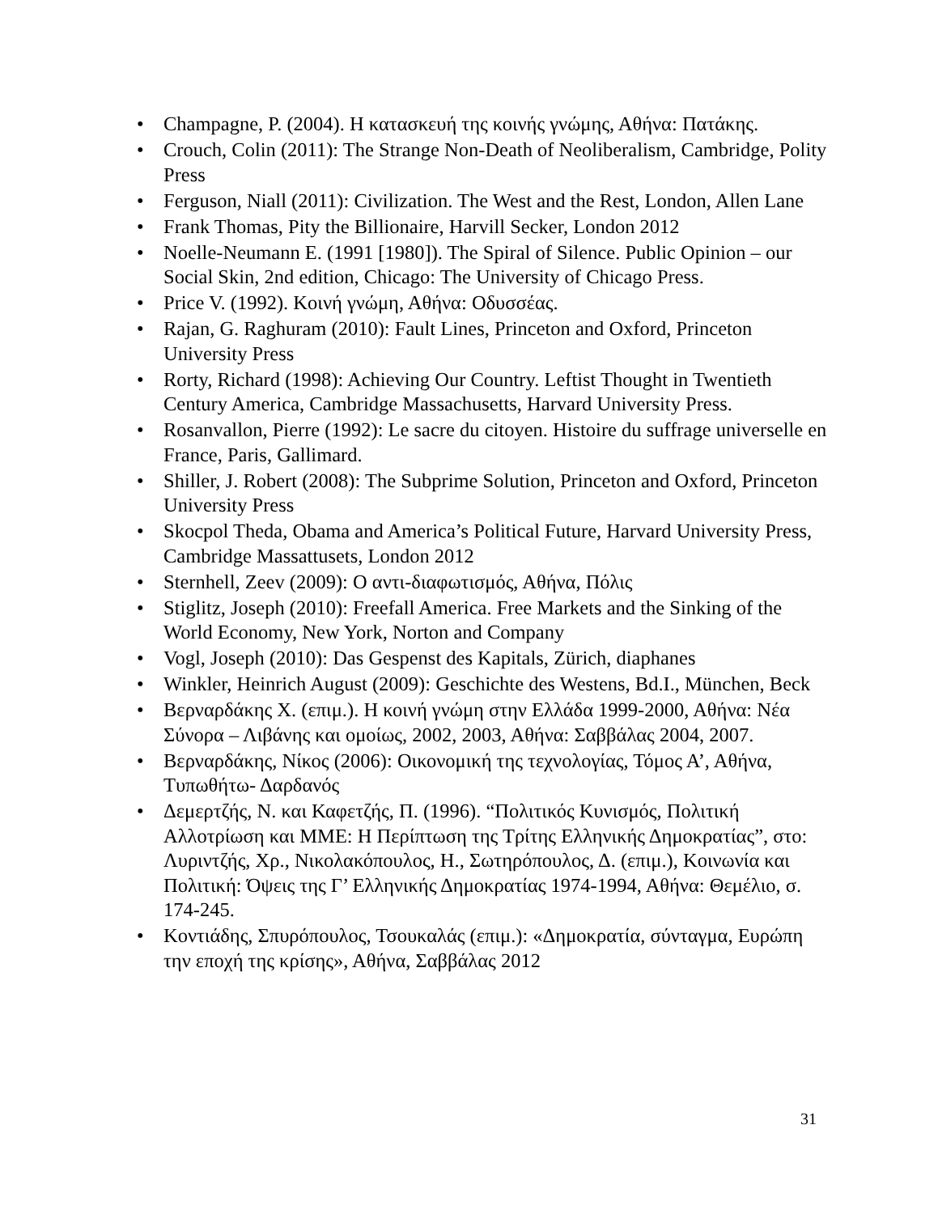• Champagne, P. (2004). Η κατασκευή της κοινής γνώμης, Αθήνα: Πατάκης.
• Crouch, Colin (2011): The Strange Non-Death of Neoliberalism, Cambridge, Polity Press
• Ferguson, Niall (2011): Civilization. The West and the Rest, London, Allen Lane
• Frank Thomas, Pity the Billionaire, Harvill Secker, London 2012
• Noelle-Neumann E. (1991 [1980]). The Spiral of Silence. Public Opinion – our Social Skin, 2nd edition, Chicago: The University of Chicago Press.
• Price V. (1992). Κοινή γνώμη, Αθήνα: Οδυσσέας.
• Rajan, G. Raghuram (2010): Fault Lines, Princeton and Oxford, Princeton University Press
• Rorty, Richard (1998): Achieving Our Country. Leftist Thought in Twentieth Century America, Cambridge Massachusetts, Harvard University Press.
• Rosanvallon, Pierre (1992): Le sacre du citoyen. Histoire du suffrage universelle en France, Paris, Gallimard.
• Shiller, J. Robert (2008): The Subprime Solution, Princeton and Oxford, Princeton University Press
• Skocpol Theda, Obama and America’s Political Future, Harvard University Press, Cambridge Massattusets, London 2012
• Sternhell, Zeev (2009): Ο αντι-διαφωτισμός, Αθήνα, Πόλις
• Stiglitz, Joseph (2010): Freefall America. Free Markets and the Sinking of the World Economy, New York, Norton and Company
• Vogl, Joseph (2010): Das Gespenst des Kapitals, Zürich, diaphanes
• Winkler, Heinrich August (2009): Geschichte des Westens, Bd.I., München, Beck
• Βερναρδάκης Χ. (επιμ.). Η κοινή γνώμη στην Ελλάδα 1999-2000, Αθήνα: Νέα Σύνορα – Λιβάνης και ομοίως, 2002, 2003, Αθήνα: Σαββάλας 2004, 2007.
• Βερναρδάκης, Νίκος (2006): Οικονομική της τεχνολογίας, Τόμος Α’, Αθήνα, Τυπωθήτω- Δαρδανός
• Δεμερτζής, Ν. και Καφετζής, Π. (1996). “Πολιτικός Κυνισμός, Πολιτική Αλλοτρίωση και ΜΜΕ: Η Περίπτωση της Τρίτης Ελληνικής Δημοκρατίας”, στο: Λυριντζής, Χρ., Νικολακόπουλος, Η., Σωτηρόπουλος, Δ. (επιμ.), Κοινωνία και Πολιτική: Όψεις της Γ’ Ελληνικής Δημοκρατίας 1974-1994, Αθήνα: Θεμέλιο, σ. 174-245.
• Κοντιάδης, Σπυρόπουλος, Τσουκαλάς (επιμ.): «Δημοκρατία, σύνταγμα, Ευρώπη την εποχή της κρίσης», Αθήνα, Σαββάλας 2012
31